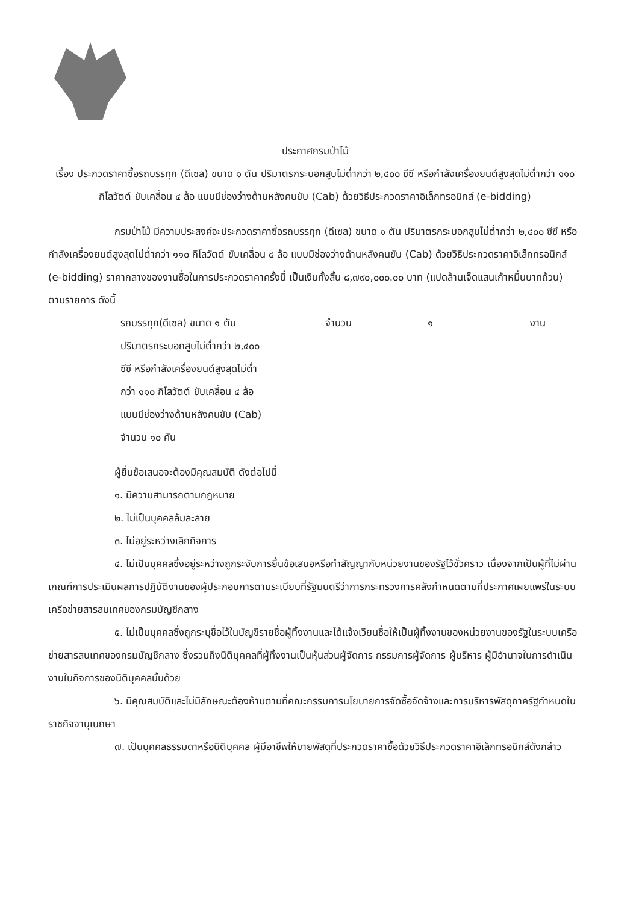ประกาศกรมป่าไม้
เรื่อง ประกวดราคาซื้อรถบรรทุก (ดีเซล) ขนาด ๑ ตัน ปริมาตรกระบอกสูบไม่ต่ำกว่า ๒,๔๐๐ ซีซี หรือกำลังเครื่องยนต์สูงสุดไม่ต่ำกว่า ๑๑๐ กิโลวัตต์ ขับเคลื่อน ๔ ล้อ แบบมีช่องว่างด้านหลังคนขับ (Cab) ด้วยวิธีประกวดราคาอิเล็กทรอนิกส์ (e-bidding)
กรมป่าไม้ มีความประสงค์จะประกวดราคาซื้อรถบรรทุก (ดีเซล) ขนาด ๑ ตัน ปริมาตรกระบอกสูบไม่ต่ำกว่า ๒,๔๐๐ ซีซี หรือกำลังเครื่องยนต์สูงสุดไม่ต่ำกว่า ๑๑๐ กิโลวัตต์ ขับเคลื่อน ๔ ล้อ แบบมีช่องว่างด้านหลังคนขับ (Cab) ด้วยวิธีประกวดราคาอิเล็กทรอนิกส์ (e-bidding) ราคากลางของงานซื้อในการประกวดราคาครั้งนี้ เป็นเงินทั้งสิ้น ๘,๗๙๐,๐๐๐.๐๐ บาท (แปดล้านเจ็ดแสนเก้าหมื่นบาทถ้วน) ตามรายการ ดังนี้
รถบรรทุก(ดีเซล) ขนาด ๑ ตัน
ปริมาตรกระบอกสูบไม่ต่ำกว่า ๒,๔๐๐
ซีซี หรือกำลังเครื่องยนต์สูงสุดไม่ต่ำ
กว่า ๑๑๐ กิโลวัตต์ ขับเคลื่อน ๔ ล้อ
แบบมีช่องว่างด้านหลังคนขับ (Cab)
จำนวน ๑๐ คัน
จำนวน ๑ งาน
ผู้ยื่นข้อเสนอจะต้องมีคุณสมบัติ ดังต่อไปนี้
๑. มีความสามารถตามกฎหมาย
๒. ไม่เป็นบุคคลล้มละลาย
๓. ไม่อยู่ระหว่างเลิกกิจการ
๔. ไม่เป็นบุคคลซึ่งอยู่ระหว่างถูกระงับการยื่นข้อเสนอหรือทำสัญญากับหน่วยงานของรัฐไว้ชั่วคราว เนื่องจากเป็นผู้ที่ไม่ผ่านเกณฑ์การประเมินผลการปฏิบัติงานของผู้ประกอบการตามระเบียบที่รัฐมนตรีว่าการกระทรวงการคลังกำหนดตามที่ประกาศเผยแพร่ในระบบเครือข่ายสารสนเทศของกรมบัญชีกลาง
๕. ไม่เป็นบุคคลซึ่งถูกระบุชื่อไว้ในบัญชีรายชื่อผู้ทิ้งงานและได้แจ้งเวียนชื่อให้เป็นผู้ทิ้งงานของหน่วยงานของรัฐในระบบเครือข่ายสารสนเทศของกรมบัญชีกลาง ซึ่งรวมถึงนิติบุคคลที่ผู้ทิ้งงานเป็นหุ้นส่วนผู้จัดการ กรรมการผู้จัดการ ผู้บริหาร ผู้มีอำนาจในการดำเนินงานในกิจการของนิติบุคคลนั้นด้วย
๖. มีคุณสมบัติและไม่มีลักษณะต้องห้ามตามที่คณะกรรมการนโยบายการจัดซื้อจัดจ้างและการบริหารพัสดุภาครัฐกำหนดในราชกิจจานุเบกษา
๗. เป็นบุคคลธรรมดาหรือนิติบุคคล ผู้มีอาชีพให้ขายพัสดุที่ประกวดราคาซื้อด้วยวิธีประกวดราคาอิเล็กทรอนิกส์ดังกล่าว